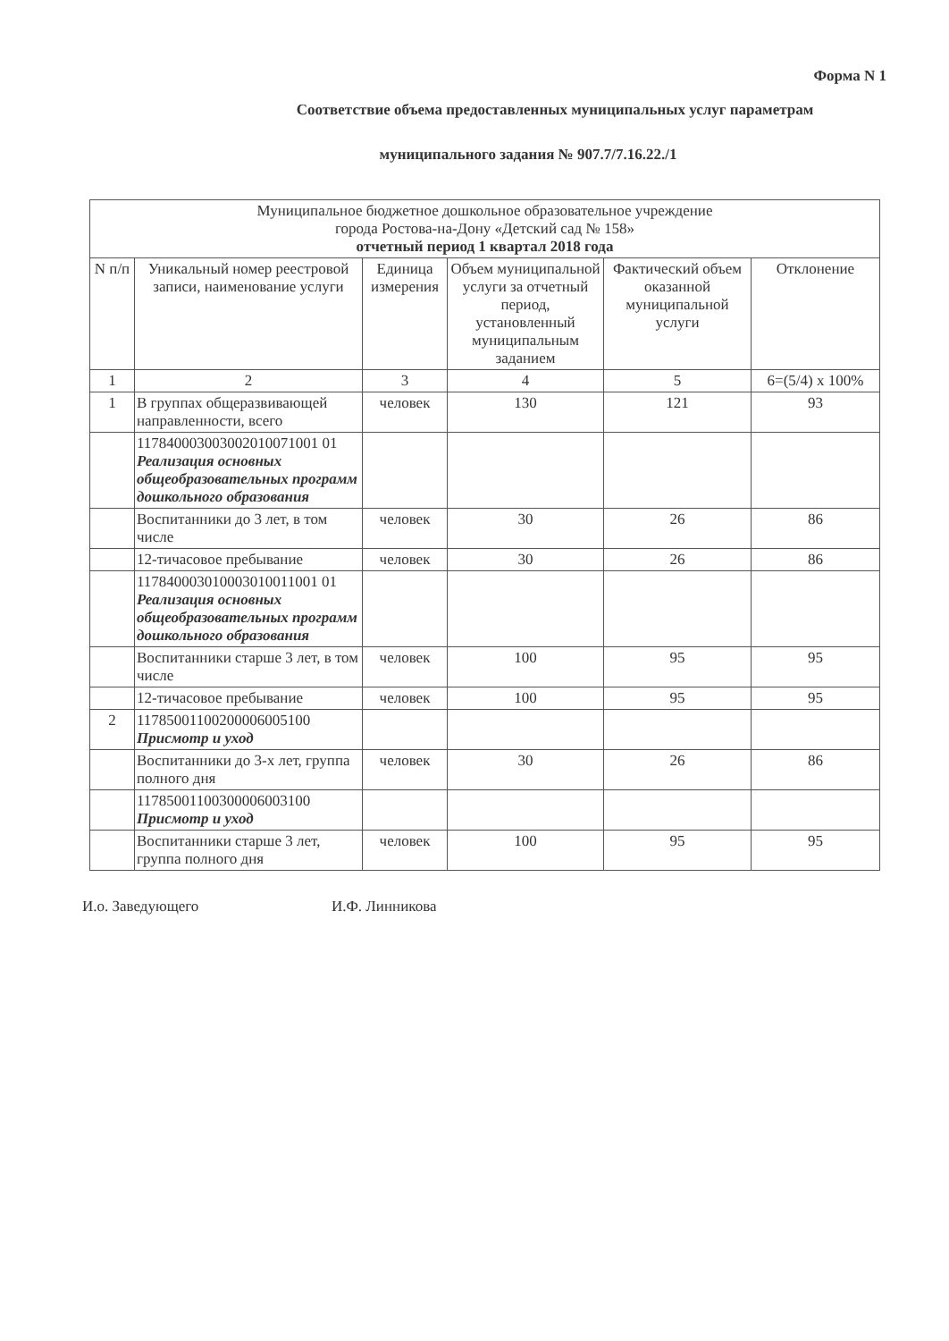Форма N 1
Соответствие объема предоставленных муниципальных услуг параметрам
муниципального задания № 907.7/7.16.22./1
| Муниципальное бюджетное дошкольное образовательное учреждение города Ростова-на-Дону «Детский сад № 158» отчетный период 1 квартал 2018 года | | | | | |
| N п/п | Уникальный номер реестровой записи, наименование услуги | Единица измерения | Объем муниципальной услуги за отчетный период, установленный муниципальным заданием | Фактический объем оказанной муниципальной услуги | Отклонение |
| 1 | 2 | 3 | 4 | 5 | 6=(5/4) х 100% |
| 1 | В группах общеразвивающей направленности, всего | человек | 130 | 121 | 93 |
| | 117840003003002010071001 01 Реализация основных общеобразовательных программ дошкольного образования | | | | |
| | Воспитанники до 3 лет, в том числе | человек | 30 | 26 | 86 |
| | 12-тичасовое пребывание | человек | 30 | 26 | 86 |
| | 117840003010003010011001 01 Реализация основных общеобразовательных программ дошкольного образования | | | | |
| | Воспитанники старше 3 лет, в том числе | человек | 100 | 95 | 95 |
| | 12-тичасовое пребывание | человек | 100 | 95 | 95 |
| 2 | 11785001100200006005100 Присмотр и уход | | | | |
| | Воспитанники до 3-х лет, группа полного дня | человек | 30 | 26 | 86 |
| | 11785001100300006003100 Присмотр и уход | | | | |
| | Воспитанники старше 3 лет, группа полного дня | человек | 100 | 95 | 95 |
И.о. Заведующего И.Ф. Линникова